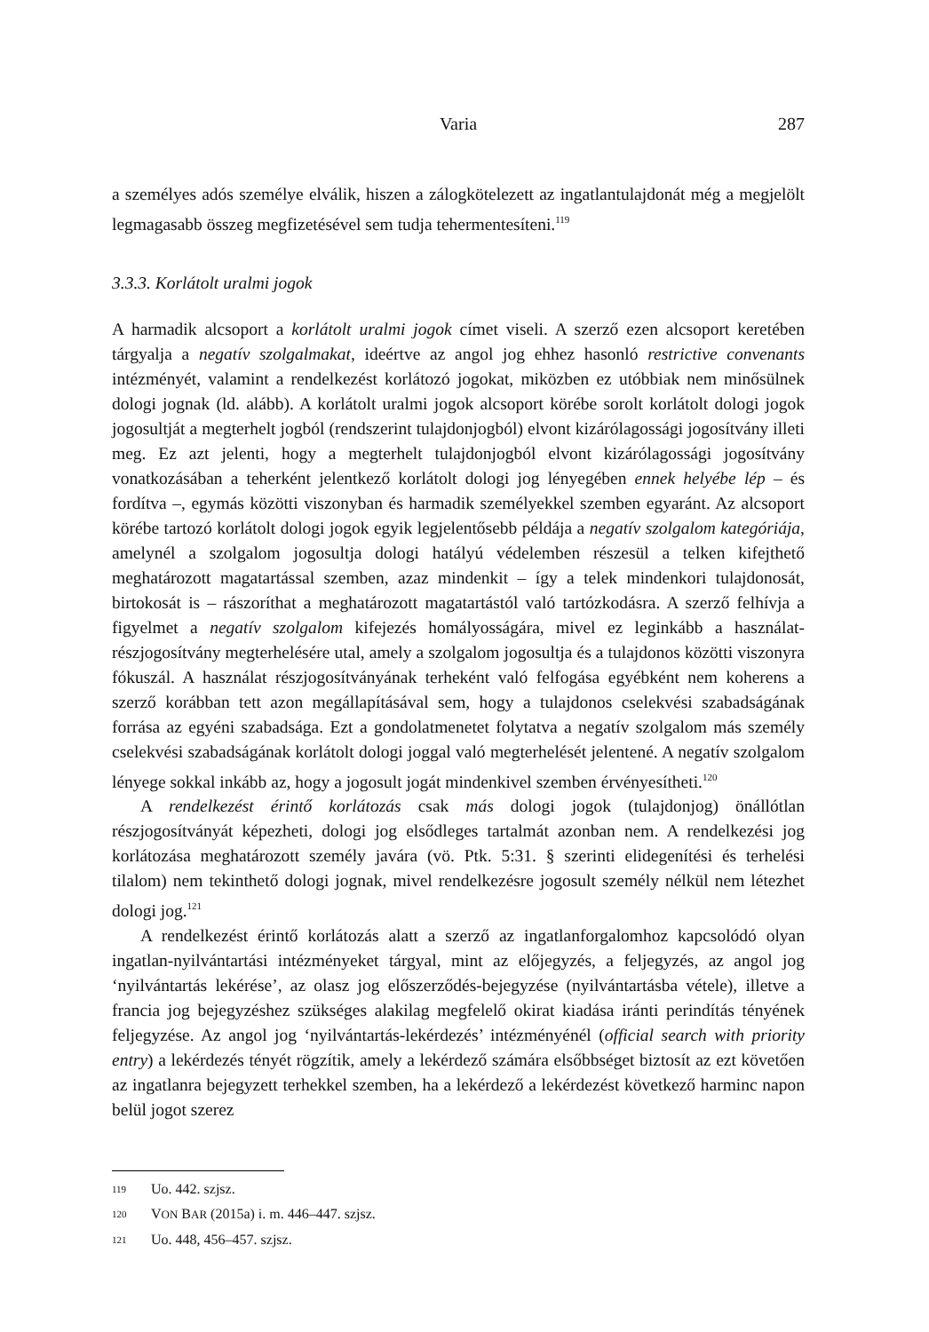Varia
287
a személyes adós személye elválik, hiszen a zálogkötelezett az ingatlantulajdonát még a megjelölt legmagasabb összeg megfizetésével sem tudja tehermentesíteni.<sup>119</sup>
3.3.3. Korlátolt uralmi jogok
A harmadik alcsoport a korlátolt uralmi jogok címet viseli. A szerző ezen alcsoport keretében tárgyalja a negatív szolgalmakat, ideértve az angol jog ehhez hasonló restrictive convenants intézményét, valamint a rendelkezést korlátozó jogokat, miközben ez utóbbiak nem minősülnek dologi jognak (ld. alább). A korlátolt uralmi jogok alcsoport körébe sorolt korlátolt dologi jogok jogosultját a megterhelt jogból (rendszerint tulajdonjogból) elvont kizárólagossági jogosítvány illeti meg. Ez azt jelenti, hogy a megterhelt tulajdonjogból elvont kizárólagossági jogosítvány vonatkozásában a teherként jelentkező korlátolt dologi jog lényegében ennek helyébe lép – és fordítva –, egymás közötti viszonyban és harmadik személyekkel szemben egyaránt. Az alcsoport körébe tartozó korlátolt dologi jogok egyik legjelentősebb példája a negatív szolgalom kategóriája, amelynél a szolgalom jogosultja dologi hatályú védelemben részesül a telken kifejthető meghatározott magatartással szemben, azaz mindenkit – így a telek mindenkori tulajdonosát, birtokosát is – rászoríthat a meghatározott magatartástól való tartózkodásra. A szerző felhívja a figyelmet a negatív szolgalom kifejezés homályosságára, mivel ez leginkább a használat-részjogosítvány megterhelésére utal, amely a szolgalom jogosultja és a tulajdonos közötti viszonyra fókuszál. A használat részjogosítványának terheként való felfogása egyébként nem koherens a szerző korábban tett azon megállapításával sem, hogy a tulajdonos cselekvési szabadságának forrása az egyéni szabadsága. Ezt a gondolatmenetet folytatva a negatív szolgalom más személy cselekvési szabadságának korlátolt dologi joggal való megterhelését jelentené. A negatív szolgalom lényege sokkal inkább az, hogy a jogosult jogát mindenkivel szemben érvényesítheti.<sup>120</sup>
A rendelkezést érintő korlátozás csak más dologi jogok (tulajdonjog) önállótlan részjogosítványát képezheti, dologi jog elsődleges tartalmát azonban nem. A rendelkezési jog korlátozása meghatározott személy javára (vö. Ptk. 5:31. § szerinti elidegenítési és terhelési tilalom) nem tekinthető dologi jognak, mivel rendelkezésre jogosult személy nélkül nem létezhet dologi jog.<sup>121</sup>
A rendelkezést érintő korlátozás alatt a szerző az ingatlanforgalomhoz kapcsolódó olyan ingatlan-nyilvántartási intézményeket tárgyal, mint az előjegyzés, a feljegyzés, az angol jog ‘nyilvántartás lekérése’, az olasz jog előszerződés-bejegyzése (nyilvántartásba vétele), illetve a francia jog bejegyzéshez szükséges alakilag megfelelő okirat kiadása iránti perindítás tényének feljegyzése. Az angol jog ‘nyilvántartás-lekérdezés’ intézményénél (official search with priority entry) a lekérdezés tényét rögzítik, amely a lekérdező számára elsőbbséget biztosít az ezt követően az ingatlanra bejegyzett terhekkel szemben, ha a lekérdező a lekérdezést következő harminc napon belül jogot szerez
119 Uo. 442. szjsz.
120 VON BAR (2015a) i. m. 446–447. szjsz.
121 Uo. 448, 456–457. szjsz.